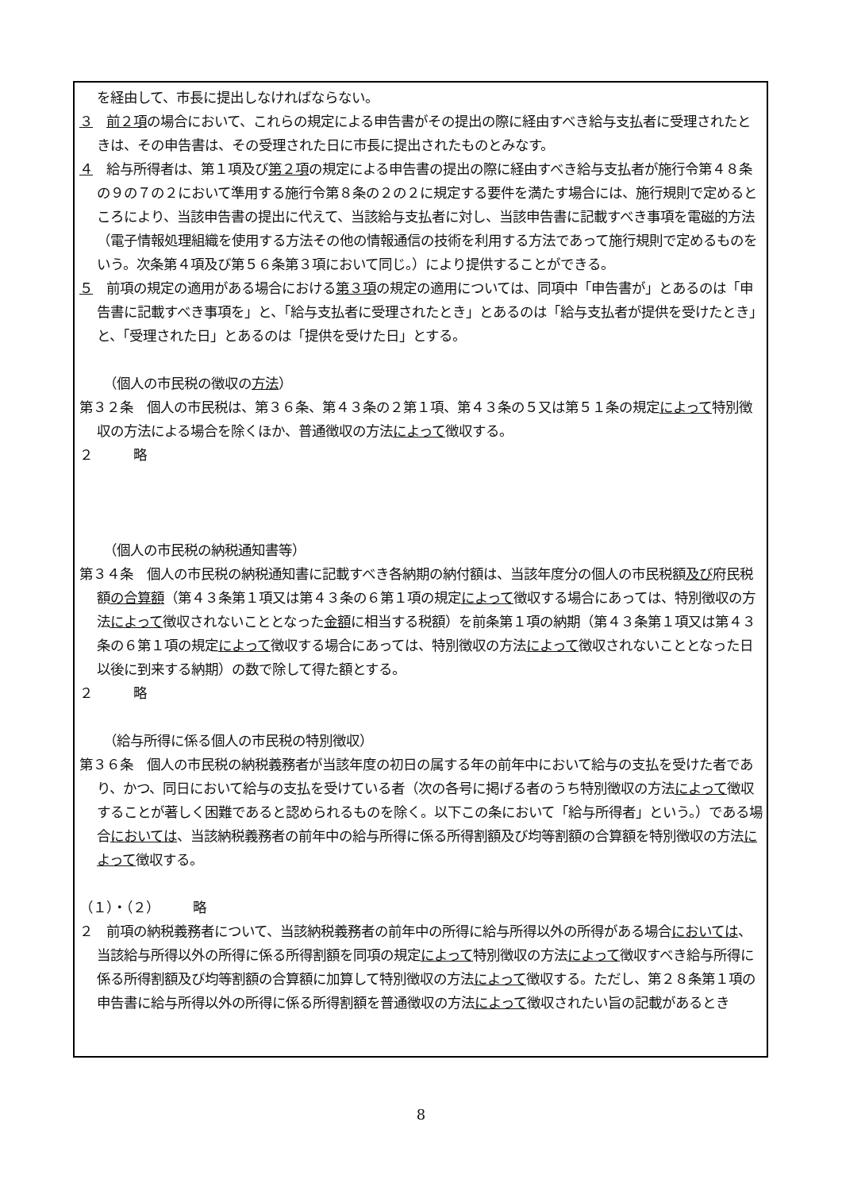を経由して、市長に提出しなければならない。
３　前２項の場合において、これらの規定による申告書がその提出の際に経由すべき給与支払者に受理されたときは、その申告書は、その受理された日に市長に提出されたものとみなす。
４　給与所得者は、第１項及び第２項の規定による申告書の提出の際に経由すべき給与支払者が施行令第４８条の９の７の２において準用する施行令第８条の２の２に規定する要件を満たす場合には、施行規則で定めるところにより、当該申告書の提出に代えて、当該給与支払者に対し、当該申告書に記載すべき事項を電磁的方法（電子情報処理組織を使用する方法その他の情報通信の技術を利用する方法であって施行規則で定めるものをいう。次条第４項及び第５６条第３項において同じ。）により提供することができる。
５　前項の規定の適用がある場合における第３項の規定の適用については、同項中「申告書が」とあるのは「申告書に記載すべき事項を」と、「給与支払者に受理されたとき」とあるのは「給与支払者が提供を受けたとき」と、「受理された日」とあるのは「提供を受けた日」とする。
（個人の市民税の徴収の方法）
第３２条　個人の市民税は、第３６条、第４３条の２第１項、第４３条の５又は第５１条の規定によって特別徴収の方法による場合を除くほか、普通徴収の方法によって徴収する。
２　　　略
（個人の市民税の納税通知書等）
第３４条　個人の市民税の納税通知書に記載すべき各納期の納付額は、当該年度分の個人の市民税額及び府民税額の合算額（第４３条第１項又は第４３条の６第１項の規定によって徴収する場合にあっては、特別徴収の方法によって徴収されないこととなった金額に相当する税額）を前条第１項の納期（第４３条第１項又は第４３条の６第１項の規定によって徴収する場合にあっては、特別徴収の方法によって徴収されないこととなった日以後に到来する納期）の数で除して得た額とする。
２　　　略
（給与所得に係る個人の市民税の特別徴収）
第３６条　個人の市民税の納税義務者が当該年度の初日の属する年の前年中において給与の支払を受けた者であり、かつ、同日において給与の支払を受けている者（次の各号に掲げる者のうち特別徴収の方法によって徴収することが著しく困難であると認められるものを除く。以下この条において「給与所得者」という。）である場合においては、当該納税義務者の前年中の給与所得に係る所得割額及び均等割額の合算額を特別徴収の方法によって徴収する。
（１）・（２）　　　略
２　前項の納税義務者について、当該納税義務者の前年中の所得に給与所得以外の所得がある場合においては、当該給与所得以外の所得に係る所得割額を同項の規定によって特別徴収の方法によって徴収すべき給与所得に係る所得割額及び均等割額の合算額に加算して特別徴収の方法によって徴収する。ただし、第２８条第１項の申告書に給与所得以外の所得に係る所得割額を普通徴収の方法によって徴収されたい旨の記載があるとき
8